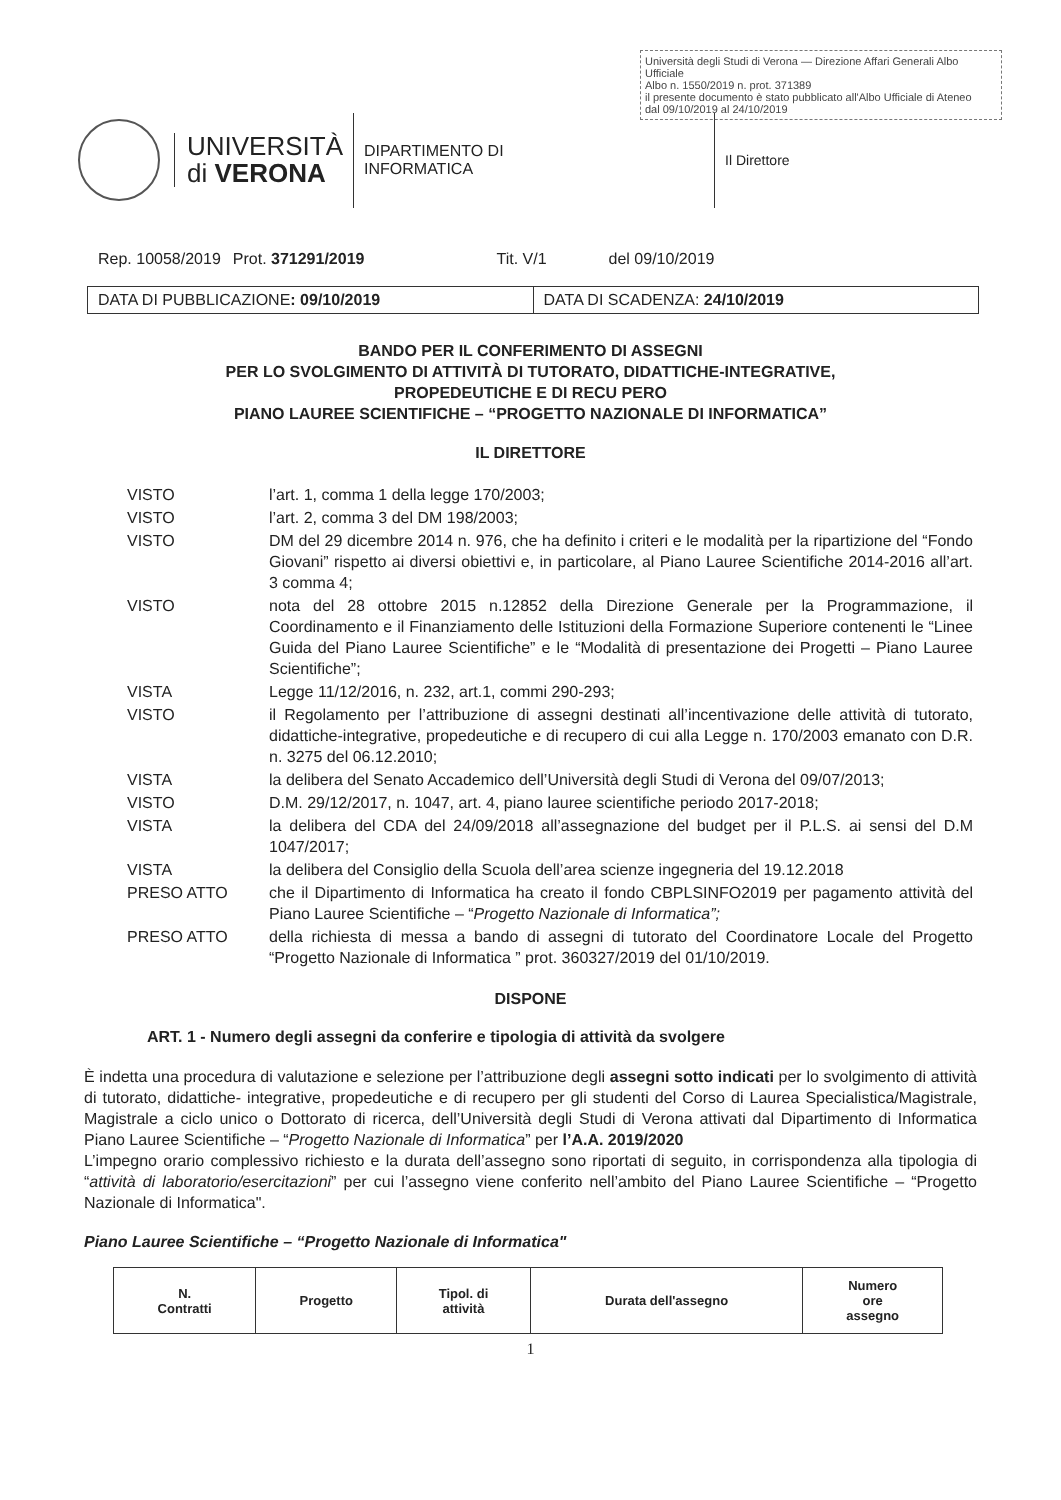Università degli Studi di Verona — Direzione Affari Generali Albo Ufficiale
Albo n. 1550/2019 n. prot. 371389
il presente documento è stato pubblicato all'Albo Ufficiale di Ateneo
dal 09/10/2019 al 24/10/2019
UNIVERSITÀ
di VERONA
DIPARTIMENTO DI
INFORMATICA
Il Direttore
Rep. 10058/2019 Prot. 371291/2019 Tit. V/1 del 09/10/2019
DATA DI PUBBLICAZIONE: 09/10/2019
DATA DI SCADENZA: 24/10/2019
BANDO PER IL CONFERIMENTO DI ASSEGNI
PER LO SVOLGIMENTO DI ATTIVITÀ DI TUTORATO, DIDATTICHE-INTEGRATIVE,
PROPEDEUTICHE E DI RECU PERO
PIANO LAUREE SCIENTIFICHE – “PROGETTO NAZIONALE DI INFORMATICA”
IL DIRETTORE
| VISTO | l’art. 1, comma 1 della legge 170/2003; |
| VISTO | l’art. 2, comma 3 del DM 198/2003; |
| VISTO | DM del 29 dicembre 2014 n. 976, che ha definito i criteri e le modalità per la ripartizione del “Fondo Giovani” rispetto ai diversi obiettivi e, in particolare, al Piano Lauree Scientifiche 2014-2016 all’art. 3 comma 4; |
| VISTO | nota del 28 ottobre 2015 n.12852 della Direzione Generale per la Programmazione, il Coordinamento e il Finanziamento delle Istituzioni della Formazione Superiore contenenti le “Linee Guida del Piano Lauree Scientifiche” e le “Modalità di presentazione dei Progetti – Piano Lauree Scientifiche”; |
| VISTA | Legge 11/12/2016, n. 232, art.1, commi 290-293; |
| VISTO | il Regolamento per l’attribuzione di assegni destinati all’incentivazione delle attività di tutorato, didattiche-integrative, propedeutiche e di recupero di cui alla Legge n. 170/2003 emanato con D.R. n. 3275 del 06.12.2010; |
| VISTA | la delibera del Senato Accademico dell’Università degli Studi di Verona del 09/07/2013; |
| VISTO | D.M. 29/12/2017, n. 1047, art. 4, piano lauree scientifiche periodo 2017-2018; |
| VISTA | la delibera del CDA del 24/09/2018 all’assegnazione del budget per il P.L.S. ai sensi del D.M 1047/2017; |
| VISTA | la delibera del Consiglio della Scuola dell’area scienze ingegneria del 19.12.2018 |
| PRESO ATTO | che il Dipartimento di Informatica ha creato il fondo CBPLSINFO2019 per pagamento attività del Piano Lauree Scientifiche – “ Progetto Nazionale di Informatica”; |
| PRESO ATTO | della richiesta di messa a bando di assegni di tutorato del Coordinatore Locale del Progetto “Progetto Nazionale di Informatica ” prot. 360327/2019 del 01/10/2019. |
DISPONE
ART. 1 - Numero degli assegni da conferire e tipologia di attività da svolgere
È indetta una procedura di valutazione e selezione per l’attribuzione degli assegni sotto indicati per lo svolgimento di attività di tutorato, didattiche- integrative, propedeutiche e di recupero per gli studenti del Corso di Laurea Specialistica/Magistrale, Magistrale a ciclo unico o Dottorato di ricerca, dell’Università degli Studi di Verona attivati dal Dipartimento di Informatica Piano Lauree Scientifiche – “Progetto Nazionale di Informatica” per l’A.A. 2019/2020
L’impegno orario complessivo richiesto e la durata dell’assegno sono riportati di seguito, in corrispondenza alla tipologia di “attività di laboratorio/esercitazioni” per cui l’assegno viene conferito nell’ambito del Piano Lauree Scientifiche – “Progetto Nazionale di Informatica".
Piano Lauree Scientifiche – “Progetto Nazionale di Informatica"
| N. Contratti | Progetto | Tipol. di attività | Durata dell'assegno | Numero ore assegno |
| --- | --- | --- | --- | --- |
1